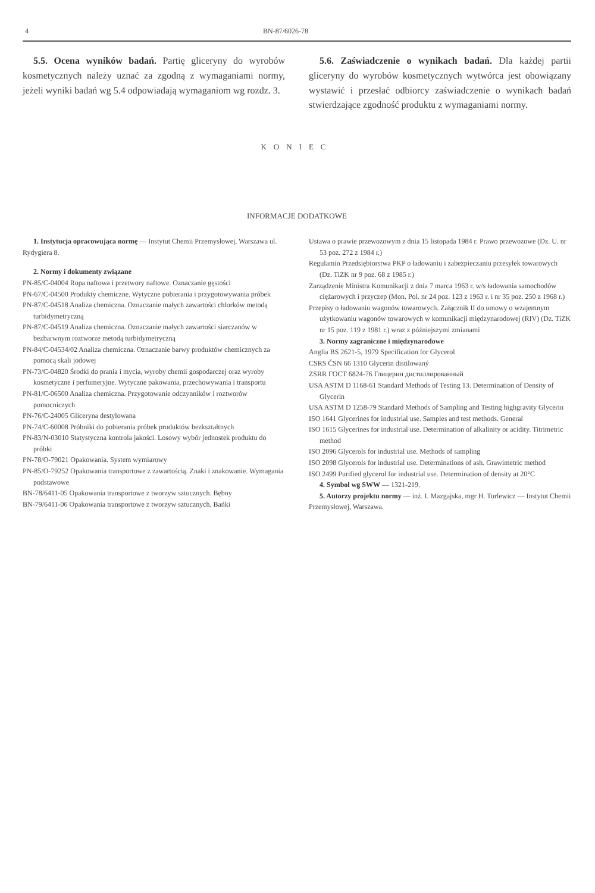4 BN-87/6026-78
5.5. Ocena wyników badań. Partię gliceryny do wyrobów kosmetycznych należy uznać za zgodną z wymaganiami normy, jeżeli wyniki badań wg 5.4 odpowiadają wymaganiom wg rozdz. 3.
5.6. Zaświadczenie o wynikach badań. Dla każdej partii gliceryny do wyrobów kosmetycznych wytwórca jest obowiązany wystawić i przesłać odbiorcy zaświadczenie o wynikach badań stwierdzające zgodność produktu z wymaganiami normy.
KONIEC
INFORMACJE DODATKOWE
1. Instytucja opracowująca normę — Instytut Chemii Przemysłowej, Warszawa ul. Rydygiera 8.
2. Normy i dokumenty związane
PN-85/C-04004 Ropa naftowa i przetwory naftowe. Oznaczanie gęstości
PN-67/C-04500 Produkty chemiczne. Wytyczne pobierania i przygotowywania próbek
PN-87/C-04518 Analiza chemiczna. Oznaczanie małych zawartości chlorków metodą turbidymetryczną
PN-87/C-04519 Analiza chemiczna. Oznaczanie małych zawartości siarczanów w bezbarwnym roztworze metodą turbidymetryczną
PN-84/C-04534/02 Analiza chemiczna. Oznaczanie barwy produktów chemicznych za pomocą skali jodowej
PN-73/C-04820 Środki do prania i mycia, wyroby chemii gospodarczej oraz wyroby kosmetyczne i perfumeryjne. Wytyczne pakowania, przechowywania i transportu
PN-81/C-06500 Analiza chemiczna. Przygotowanie odczynników i roztworów pomocniczych
PN-76/C-24005 Gliceryna destylowana
PN-74/C-60008 Próbniki do pobierania próbek produktów bezkształtnych
PN-83/N-03010 Statystyczna kontrola jakości. Losowy wybór jednostek produktu do próbki
PN-78/O-79021 Opakowania. System wymiarowy
PN-85/O-79252 Opakowania transportowe z zawartością. Znaki i znakowanie. Wymagania podstawowe
BN-78/6411-05 Opakowania transportowe z tworzyw sztucznych. Bębny
BN-79/6411-06 Opakowania transportowe z tworzyw sztucznych. Bańki
Ustawa o prawie przewozowym z dnia 15 listopada 1984 r. Prawo przewozowe (Dz. U. nr 53 poz. 272 z 1984 r.)
Regulamin Przedsiębiorstwa PKP o ładowaniu i zabezpieczaniu przesyłek towarowych (Dz. TiZK nr 9 poz. 68 z 1985 r.)
Zarządzenie Ministra Komunikacji z dnia 7 marca 1963 r. w/s ładowania samochodów ciężarowych i przyczep (Mon. Pol. nr 24 poz. 123 z 1963 r. i nr 35 poz. 250 z 1968 r.)
Przepisy o ładowaniu wagonów towarowych. Załącznik II do umowy o wzajemnym użytkowaniu wagonów towarowych w komunikacji międzynarodowej (RIV) (Dz. TiZK nr 15 poz. 119 z 1981 r.) wraz z późniejszymi zmianami
3. Normy zagraniczne i międzynarodowe
Anglia BS 2621-5, 1979 Specification for Glycerol
CSRS ČSN 66 1310 Glycerin distilowaný
ZSRR ГОСТ 6824-76 Глицерин дистиллированный
USA ASTM D 1168-61 Standard Methods of Testing 13. Determination of Density of Glycerin
USA ASTM D 1258-79 Standard Methods of Sampling and Testing highgravity Glycerin
ISO 1641 Glycerines for industrial use. Samples and test methods. General
ISO 1615 Glycerines for industrial use. Determination of alkalinity or acidity. Titrimetric method
ISO 2096 Glycerols for industrial use. Methods of sampling
ISO 2098 Glycerols for industrial use. Determinations of ash. Grawimetric method
ISO 2499 Purified glycerol for industrial use. Determination of density at 20°C
4. Symbol wg SWW — 1321-219.
5. Autorzy projektu normy — inż. I. Mazgajska, mgr H. Turlewicz — Instytut Chemii Przemysłowej, Warszawa.